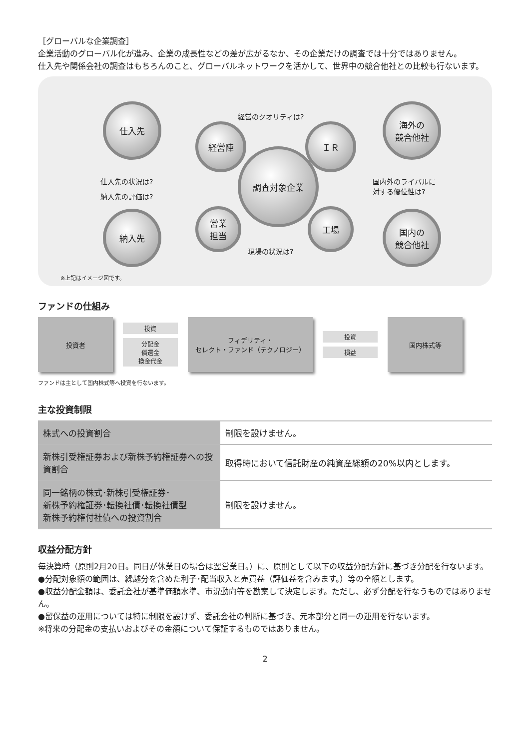［グローバルな企業調査］
企業活動のグローバル化が進み、企業の成長性などの差が広がるなか、その企業だけの調査では十分ではありません。
仕入先や関係会社の調査はもちろんのこと、グローバルネットワークを活かして、世界中の競合他社との比較も行ないます。
仕入先
経営陣 ＩＲ
海外の
競合他社
調査対象企業
営業
担当
工場
納入先
国内の
競合他社
経営のクオリティは?
仕入先の状況は?
納入先の評価は?
国内外のライバルに
対する優位性は?
現場の状況は?
※上記はイメージ図です。
ファンドの仕組み
投資者
投資
分配金
償還金
換金代金
フィデリティ・
セレクト・ファンド（テクノロジー）
投資
損益
国内株式等
ファンドは主として国内株式等へ投資を行ないます。
主な投資制限
| 株式への投資割合 | 制限を設けません。 |
| 新株引受権証券および新株予約権証券への投資割合 | 取得時において信託財産の純資産総額の20%以内とします。 |
| 同一銘柄の株式･新株引受権証券･ 新株予約権証券･転換社債･転換社債型 新株予約権付社債への投資割合 | 制限を設けません。 |
収益分配方針
毎決算時（原則2月20日。同日が休業日の場合は翌営業日。）に、原則として以下の収益分配方針に基づき分配を行ないます。
●分配対象額の範囲は、繰越分を含めた利子･配当収入と売買益（評価益を含みます。）等の全額とします。
●収益分配金額は、委託会社が基準価額水準、市況動向等を勘案して決定します。ただし、必ず分配を行なうものではありません。
●留保益の運用については特に制限を設けず、委託会社の判断に基づき、元本部分と同一の運用を行ないます。
※将来の分配金の支払いおよびその金額について保証するものではありません。
2